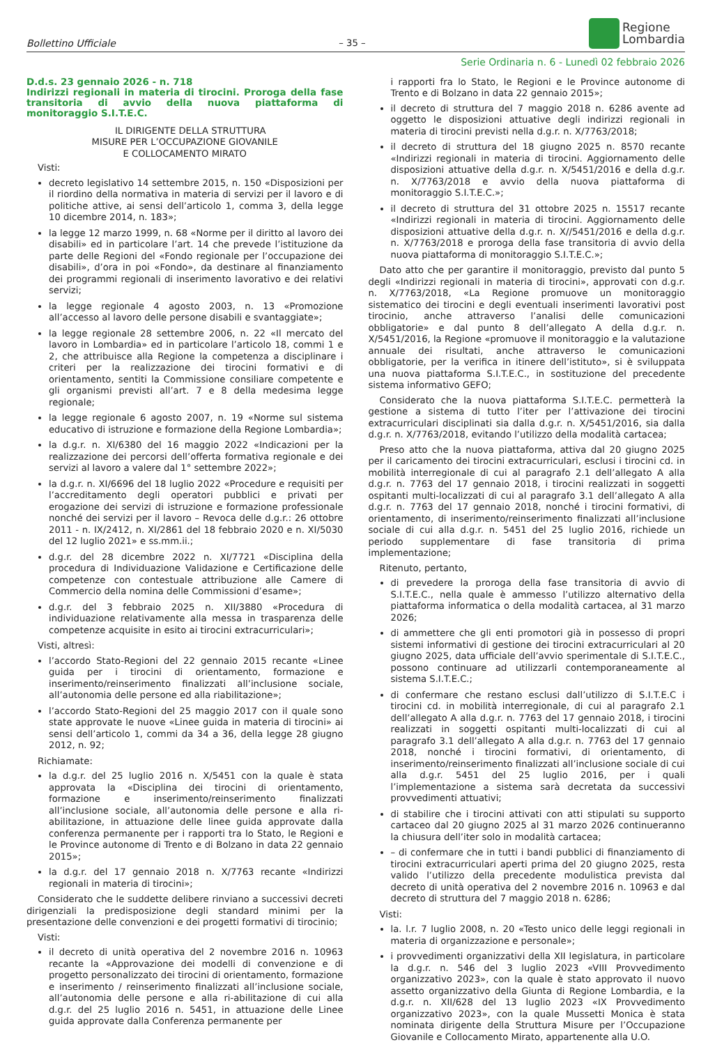Bollettino Ufficiale – 35 –
Regione
Lombardia
Serie Ordinaria n. 6 - Lunedì 02 febbraio 2026
D.d.s. 23 gennaio 2026 - n. 718
Indirizzi regionali in materia di tirocini. Proroga della fase transitoria di avvio della nuova piattaforma di monitoraggio S.I.T.E.C.
IL DIRIGENTE DELLA STRUTTURA
MISURE PER L’OCCUPAZIONE GIOVANILE
E COLLOCAMENTO MIRATO
Visti:
decreto legislativo 14 settembre 2015, n. 150 «Disposizioni per il riordino della normativa in materia di servizi per il lavoro e di politiche attive, ai sensi dell’articolo 1, comma 3, della legge 10 dicembre 2014, n. 183»;
la legge 12 marzo 1999, n. 68 «Norme per il diritto al lavoro dei disabili» ed in particolare l’art. 14 che prevede l’istituzione da parte delle Regioni del «Fondo regionale per l’occupazione dei disabili», d’ora in poi «Fondo», da destinare al finanziamento dei programmi regionali di inserimento lavorativo e dei relativi servizi;
la legge regionale 4 agosto 2003, n. 13 «Promozione all’accesso al lavoro delle persone disabili e svantaggiate»;
la legge regionale 28 settembre 2006, n. 22 «Il mercato del lavoro in Lombardia» ed in particolare l’articolo 18, commi 1 e 2, che attribuisce alla Regione la competenza a disciplinare i criteri per la realizzazione dei tirocini formativi e di orientamento, sentiti la Commissione consiliare competente e gli organismi previsti all’art. 7 e 8 della medesima legge regionale;
la legge regionale 6 agosto 2007, n. 19 «Norme sul sistema educativo di istruzione e formazione della Regione Lombardia»;
la d.g.r. n. XI/6380 del 16 maggio 2022 «Indicazioni per la realizzazione dei percorsi dell’offerta formativa regionale e dei servizi al lavoro a valere dal 1° settembre 2022»;
la d.g.r. n. XI/6696 del 18 luglio 2022 «Procedure e requisiti per l’accreditamento degli operatori pubblici e privati per erogazione dei servizi di istruzione e formazione professionale nonché dei servizi per il lavoro – Revoca delle d.g.r.: 26 ottobre 2011 - n. IX/2412, n. XI/2861 del 18 febbraio 2020 e n. XI/5030 del 12 luglio 2021» e ss.mm.ii.;
d.g.r. del 28 dicembre 2022 n. XI/7721 «Disciplina della procedura di Individuazione Validazione e Certificazione delle competenze con contestuale attribuzione alle Camere di Commercio della nomina delle Commissioni d’esame»;
d.g.r. del 3 febbraio 2025 n. XII/3880 «Procedura di individuazione relativamente alla messa in trasparenza delle competenze acquisite in esito ai tirocini extracurriculari»;
Visti, altresì:
l’accordo Stato-Regioni del 22 gennaio 2015 recante «Linee guida per i tirocini di orientamento, formazione e inserimento/reinserimento finalizzati all’inclusione sociale, all’autonomia delle persone ed alla riabilitazione»;
l’accordo Stato-Regioni del 25 maggio 2017 con il quale sono state approvate le nuove «Linee guida in materia di tirocini» ai sensi dell’articolo 1, commi da 34 a 36, della legge 28 giugno 2012, n. 92;
Richiamate:
la d.g.r. del 25 luglio 2016 n. X/5451 con la quale è stata approvata la «Disciplina dei tirocini di orientamento, formazione e inserimento/reinserimento finalizzati all’inclusione sociale, all’autonomia delle persone e alla ri-abilitazione, in attuazione delle linee guida approvate dalla conferenza permanente per i rapporti tra lo Stato, le Regioni e le Province autonome di Trento e di Bolzano in data 22 gennaio 2015»;
la d.g.r. del 17 gennaio 2018 n. X/7763 recante «Indirizzi regionali in materia di tirocini»;
Considerato che le suddette delibere rinviano a successivi decreti dirigenziali la predisposizione degli standard minimi per la presentazione delle convenzioni e dei progetti formativi di tirocinio;
Visti:
il decreto di unità operativa del 2 novembre 2016 n. 10963 recante la «Approvazione dei modelli di convenzione e di progetto personalizzato dei tirocini di orientamento, formazione e inserimento / reinserimento finalizzati all’inclusione sociale, all’autonomia delle persone e alla ri-abilitazione di cui alla d.g.r. del 25 luglio 2016 n. 5451, in attuazione delle Linee guida approvate dalla Conferenza permanente per
i rapporti fra lo Stato, le Regioni e le Province autonome di Trento e di Bolzano in data 22 gennaio 2015»;
il decreto di struttura del 7 maggio 2018 n. 6286 avente ad oggetto le disposizioni attuative degli indirizzi regionali in materia di tirocini previsti nella d.g.r. n. X/7763/2018;
il decreto di struttura del 18 giugno 2025 n. 8570 recante «Indirizzi regionali in materia di tirocini. Aggiornamento delle disposizioni attuative della d.g.r. n. X/5451/2016 e della d.g.r. n. X/7763/2018 e avvio della nuova piattaforma di monitoraggio S.I.T.E.C.»;
il decreto di struttura del 31 ottobre 2025 n. 15517 recante «Indirizzi regionali in materia di tirocini. Aggiornamento delle disposizioni attuative della d.g.r. n. X//5451/2016 e della d.g.r. n. X/7763/2018 e proroga della fase transitoria di avvio della nuova piattaforma di monitoraggio S.I.T.E.C.»;
Dato atto che per garantire il monitoraggio, previsto dal punto 5 degli «Indirizzi regionali in materia di tirocini», approvati con d.g.r. n. X/7763/2018, «La Regione promuove un monitoraggio sistematico dei tirocini e degli eventuali inserimenti lavorativi post tirocinio, anche attraverso l’analisi delle comunicazioni obbligatorie» e dal punto 8 dell’allegato A della d.g.r. n. X/5451/2016, la Regione «promuove il monitoraggio e la valutazione annuale dei risultati, anche attraverso le comunicazioni obbligatorie, per la verifica in itinere dell’istituto», si è sviluppata una nuova piattaforma S.I.T.E.C., in sostituzione del precedente sistema informativo GEFO;
Considerato che la nuova piattaforma S.I.T.E.C. permetterà la gestione a sistema di tutto l’iter per l’attivazione dei tirocini extracurriculari disciplinati sia dalla d.g.r. n. X/5451/2016, sia dalla d.g.r. n. X/7763/2018, evitando l’utilizzo della modalità cartacea;
Preso atto che la nuova piattaforma, attiva dal 20 giugno 2025 per il caricamento dei tirocini extracurriculari, esclusi i tirocini cd. in mobilità interregionale di cui al paragrafo 2.1 dell’allegato A alla d.g.r. n. 7763 del 17 gennaio 2018, i tirocini realizzati in soggetti ospitanti multi-localizzati di cui al paragrafo 3.1 dell’allegato A alla d.g.r. n. 7763 del 17 gennaio 2018, nonché i tirocini formativi, di orientamento, di inserimento/reinserimento finalizzati all’inclusione sociale di cui alla d.g.r. n. 5451 del 25 luglio 2016, richiede un periodo supplementare di fase transitoria di prima implementazione;
Ritenuto, pertanto,
di prevedere la proroga della fase transitoria di avvio di S.I.T.E.C., nella quale è ammesso l’utilizzo alternativo della piattaforma informatica o della modalità cartacea, al 31 marzo 2026;
di ammettere che gli enti promotori già in possesso di propri sistemi informativi di gestione dei tirocini extracurriculari al 20 giugno 2025, data ufficiale dell’avvio sperimentale di S.I.T.E.C., possono continuare ad utilizzarli contemporaneamente al sistema S.I.T.E.C.;
di confermare che restano esclusi dall’utilizzo di S.I.T.E.C i tirocini cd. in mobilità interregionale, di cui al paragrafo 2.1 dell’allegato A alla d.g.r. n. 7763 del 17 gennaio 2018, i tirocini realizzati in soggetti ospitanti multi-localizzati di cui al paragrafo 3.1 dell’allegato A alla d.g.r. n. 7763 del 17 gennaio 2018, nonché i tirocini formativi, di orientamento, di inserimento/reinserimento finalizzati all’inclusione sociale di cui alla d.g.r. 5451 del 25 luglio 2016, per i quali l’implementazione a sistema sarà decretata da successivi provvedimenti attuativi;
di stabilire che i tirocini attivati con atti stipulati su supporto cartaceo dal 20 giugno 2025 al 31 marzo 2026 continueranno la chiusura dell’iter solo in modalità cartacea;
– di confermare che in tutti i bandi pubblici di finanziamento di tirocini extracurriculari aperti prima del 20 giugno 2025, resta valido l’utilizzo della precedente modulistica prevista dal decreto di unità operativa del 2 novembre 2016 n. 10963 e dal decreto di struttura del 7 maggio 2018 n. 6286;
Visti:
la. l.r. 7 luglio 2008, n. 20 «Testo unico delle leggi regionali in materia di organizzazione e personale»;
i provvedimenti organizzativi della XII legislatura, in particolare la d.g.r. n. 546 del 3 luglio 2023 «VIII Provvedimento organizzativo 2023», con la quale è stato approvato il nuovo assetto organizzativo della Giunta di Regione Lombardia, e la d.g.r. n. XII/628 del 13 luglio 2023 «IX Provvedimento organizzativo 2023», con la quale Mussetti Monica è stata nominata dirigente della Struttura Misure per l’Occupazione Giovanile e Collocamento Mirato, appartenente alla U.O.